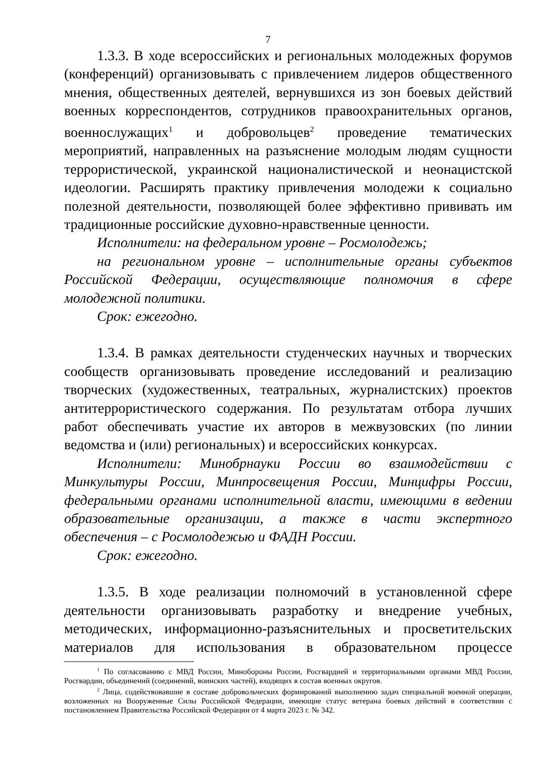7
1.3.3. В ходе всероссийских и региональных молодежных форумов (конференций) организовывать с привлечением лидеров общественного мнения, общественных деятелей, вернувшихся из зон боевых действий военных корреспондентов, сотрудников правоохранительных органов, военнослужащих<sup>1</sup> и добровольцев<sup>2</sup> проведение тематических мероприятий, направленных на разъяснение молодым людям сущности террористической, украинской националистической и неонацистской идеологии. Расширять практику привлечения молодежи к социально полезной деятельности, позволяющей более эффективно прививать им традиционные российские духовно-нравственные ценности.
Исполнители: на федеральном уровне – Росмолодежь;
на региональном уровне – исполнительные органы субъектов Российской Федерации, осуществляющие полномочия в сфере молодежной политики.
Срок: ежегодно.
1.3.4. В рамках деятельности студенческих научных и творческих сообществ организовывать проведение исследований и реализацию творческих (художественных, театральных, журналистских) проектов антитеррористического содержания. По результатам отбора лучших работ обеспечивать участие их авторов в межвузовских (по линии ведомства и (или) региональных) и всероссийских конкурсах.
Исполнители: Минобрнауки России во взаимодействии с Минкультуры России, Минпросвещения России, Минцифры России, федеральными органами исполнительной власти, имеющими в ведении образовательные организации, а также в части экспертного обеспечения – с Росмолодежью и ФАДН России.
Срок: ежегодно.
1.3.5. В ходе реализации полномочий в установленной сфере деятельности организовывать разработку и внедрение учебных, методических, информационно-разъяснительных и просветительских материалов для использования в образовательном процессе
<sup>1</sup> По согласованию с МВД России, Минобороны России, Росгвардией и территориальными органами МВД России, Росгвардии, объединений (соединений, воинских частей), входящих в состав военных округов.
<sup>2</sup> Лица, содействовавшие в составе добровольческих формирований выполнению задач специальной военной операции, возложенных на Вооруженные Силы Российской Федерации, имеющие статус ветерана боевых действий в соответствии с постановлением Правительства Российской Федерации от 4 марта 2023 г. № 342.